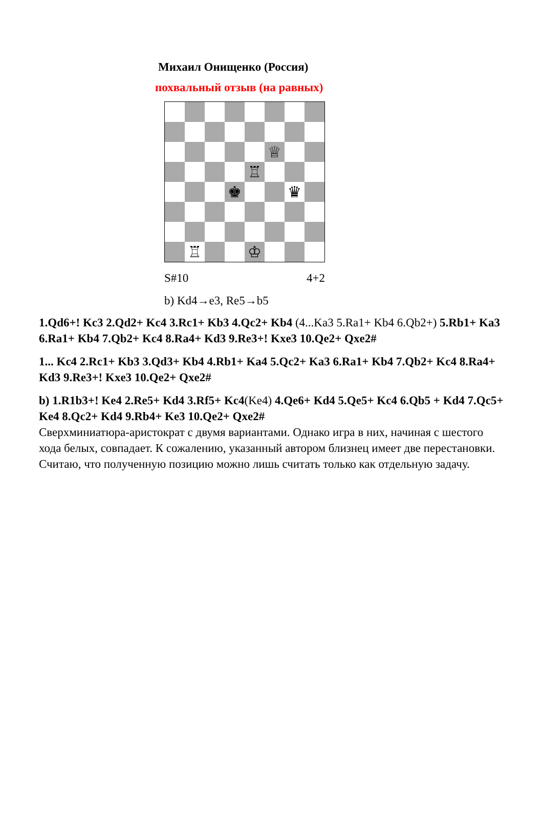Михаил Онищенко (Россия)
похвальный отзыв (на равных)
♕
♖
♚
♛
♖
♔
S#10 4+2
b) Kd4→e3, Re5→b5
1.Qd6+! Kc3 2.Qd2+ Kc4 3.Rc1+ Kb3 4.Qc2+ Kb4 (4...Ka3 5.Ra1+ Kb4 6.Qb2+) 5.Rb1+ Ka3 6.Ra1+ Kb4 7.Qb2+ Kc4 8.Ra4+ Kd3 9.Re3+! Kxe3 10.Qe2+ Qxe2#
1... Kc4 2.Rc1+ Kb3 3.Qd3+ Kb4 4.Rb1+ Ka4 5.Qc2+ Ka3 6.Ra1+ Kb4 7.Qb2+ Kc4 8.Ra4+ Kd3 9.Re3+! Kxe3 10.Qe2+ Qxe2#
b) 1.R1b3+! Ke4 2.Re5+ Kd4 3.Rf5+ Kc4(Ke4) 4.Qe6+ Kd4 5.Qe5+ Kc4 6.Qb5 + Kd4 7.Qc5+ Ke4 8.Qc2+ Kd4 9.Rb4+ Ke3 10.Qe2+ Qxe2#
Сверхминиатюра-аристократ с двумя вариантами. Однако игра в них, начиная с шестого хода белых, совпадает. К сожалению, указанный автором близнец имеет две перестановки. Считаю, что полученную позицию можно лишь считать только как отдельную задачу.